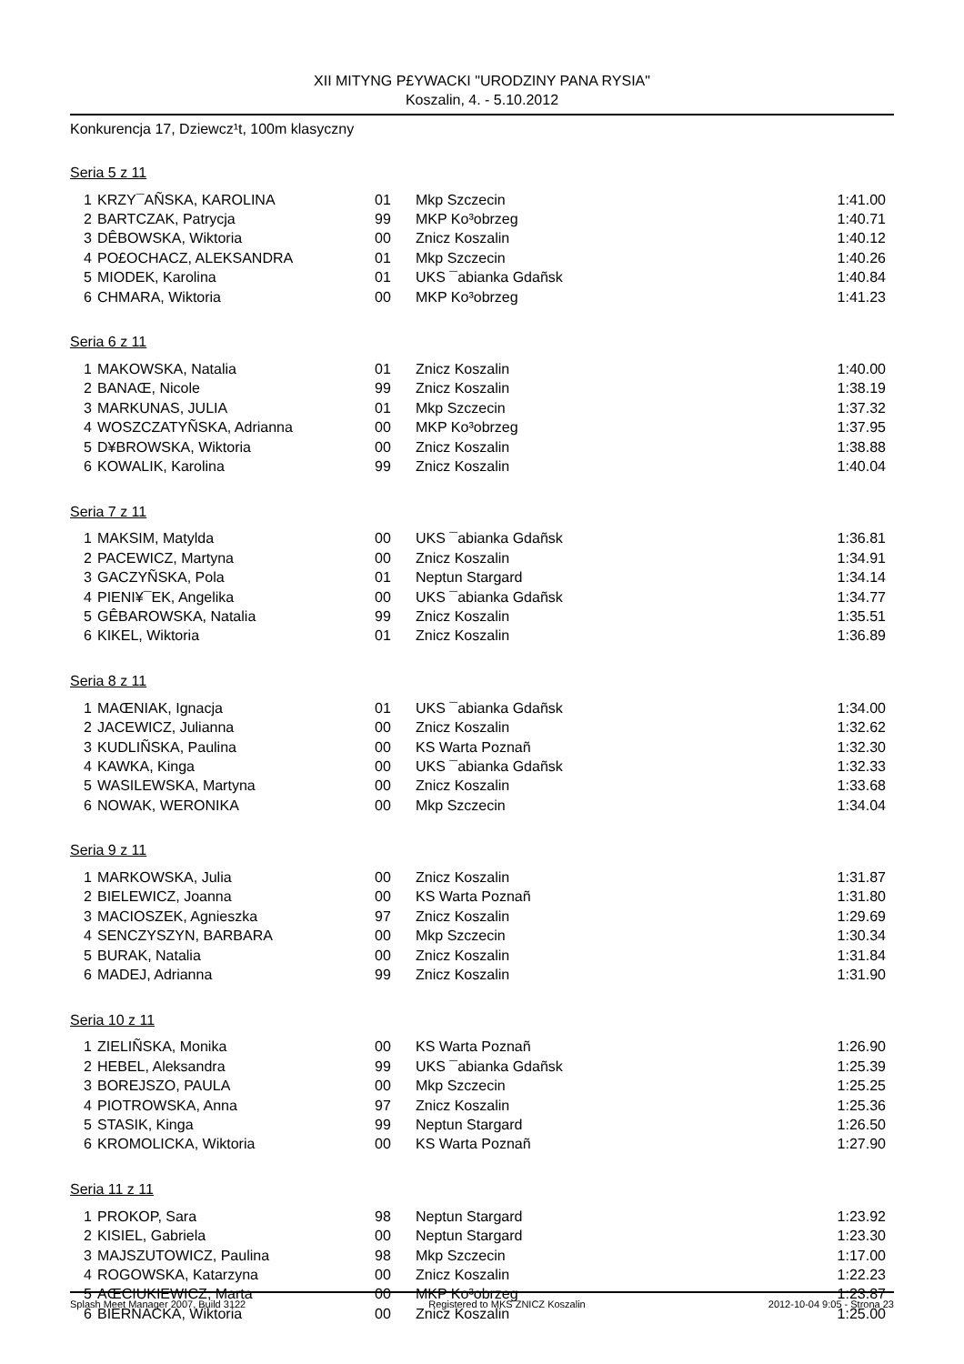XII MITYNG P£YWACKI "URODZINY PANA RYSIA"
Koszalin, 4. - 5.10.2012
Konkurencja 17, Dziewcz¹t, 100m klasyczny
Seria 5 z 11
| 1 | KRZY¯AÑSKA, KAROLINA | 01 | Mkp Szczecin | 1:41.00 |
| 2 | BARTCZAK, Patrycja | 99 | MKP Ko³obrzeg | 1:40.71 |
| 3 | DÊBOWSKA, Wiktoria | 00 | Znicz Koszalin | 1:40.12 |
| 4 | PO£OCHACZ, ALEKSANDRA | 01 | Mkp Szczecin | 1:40.26 |
| 5 | MIODEK, Karolina | 01 | UKS ¯abianka Gdañsk | 1:40.84 |
| 6 | CHMARA, Wiktoria | 00 | MKP Ko³obrzeg | 1:41.23 |
Seria 6 z 11
| 1 | MAKOWSKA, Natalia | 01 | Znicz Koszalin | 1:40.00 |
| 2 | BANAŒ, Nicole | 99 | Znicz Koszalin | 1:38.19 |
| 3 | MARKUNAS, JULIA | 01 | Mkp Szczecin | 1:37.32 |
| 4 | WOSZCZATYÑSKA, Adrianna | 00 | MKP Ko³obrzeg | 1:37.95 |
| 5 | D¥BROWSKA, Wiktoria | 00 | Znicz Koszalin | 1:38.88 |
| 6 | KOWALIK, Karolina | 99 | Znicz Koszalin | 1:40.04 |
Seria 7 z 11
| 1 | MAKSIM, Matylda | 00 | UKS ¯abianka Gdañsk | 1:36.81 |
| 2 | PACEWICZ, Martyna | 00 | Znicz Koszalin | 1:34.91 |
| 3 | GACZYÑSKA, Pola | 01 | Neptun Stargard | 1:34.14 |
| 4 | PIENI¥¯EK, Angelika | 00 | UKS ¯abianka Gdañsk | 1:34.77 |
| 5 | GÊBAROWSKA, Natalia | 99 | Znicz Koszalin | 1:35.51 |
| 6 | KIKEL, Wiktoria | 01 | Znicz Koszalin | 1:36.89 |
Seria 8 z 11
| 1 | MAŒNIAK, Ignacja | 01 | UKS ¯abianka Gdañsk | 1:34.00 |
| 2 | JACEWICZ, Julianna | 00 | Znicz Koszalin | 1:32.62 |
| 3 | KUDLIÑSKA, Paulina | 00 | KS Warta Poznañ | 1:32.30 |
| 4 | KAWKA, Kinga | 00 | UKS ¯abianka Gdañsk | 1:32.33 |
| 5 | WASILEWSKA, Martyna | 00 | Znicz Koszalin | 1:33.68 |
| 6 | NOWAK, WERONIKA | 00 | Mkp Szczecin | 1:34.04 |
Seria 9 z 11
| 1 | MARKOWSKA, Julia | 00 | Znicz Koszalin | 1:31.87 |
| 2 | BIELEWICZ, Joanna | 00 | KS Warta Poznañ | 1:31.80 |
| 3 | MACIOSZEK, Agnieszka | 97 | Znicz Koszalin | 1:29.69 |
| 4 | SENCZYSZYN, BARBARA | 00 | Mkp Szczecin | 1:30.34 |
| 5 | BURAK, Natalia | 00 | Znicz Koszalin | 1:31.84 |
| 6 | MADEJ, Adrianna | 99 | Znicz Koszalin | 1:31.90 |
Seria 10 z 11
| 1 | ZIELIÑSKA, Monika | 00 | KS Warta Poznañ | 1:26.90 |
| 2 | HEBEL, Aleksandra | 99 | UKS ¯abianka Gdañsk | 1:25.39 |
| 3 | BOREJSZO, PAULA | 00 | Mkp Szczecin | 1:25.25 |
| 4 | PIOTROWSKA, Anna | 97 | Znicz Koszalin | 1:25.36 |
| 5 | STASIK, Kinga | 99 | Neptun Stargard | 1:26.50 |
| 6 | KROMOLICKA, Wiktoria | 00 | KS Warta Poznañ | 1:27.90 |
Seria 11 z 11
| 1 | PROKOP, Sara | 98 | Neptun Stargard | 1:23.92 |
| 2 | KISIEL, Gabriela | 00 | Neptun Stargard | 1:23.30 |
| 3 | MAJSZUTOWICZ, Paulina | 98 | Mkp Szczecin | 1:17.00 |
| 4 | ROGOWSKA, Katarzyna | 00 | Znicz Koszalin | 1:22.23 |
| 5 | AŒCIUKIEWICZ, Marta | 00 | MKP Ko³obrzeg | 1:23.87 |
| 6 | BIERNACKA, Wiktoria | 00 | Znicz Koszalin | 1:25.00 |
Splash Meet Manager 2007, Build 3122 Registered to MKS ZNICZ Koszalin 2012-10-04 9:05 - Strona 23